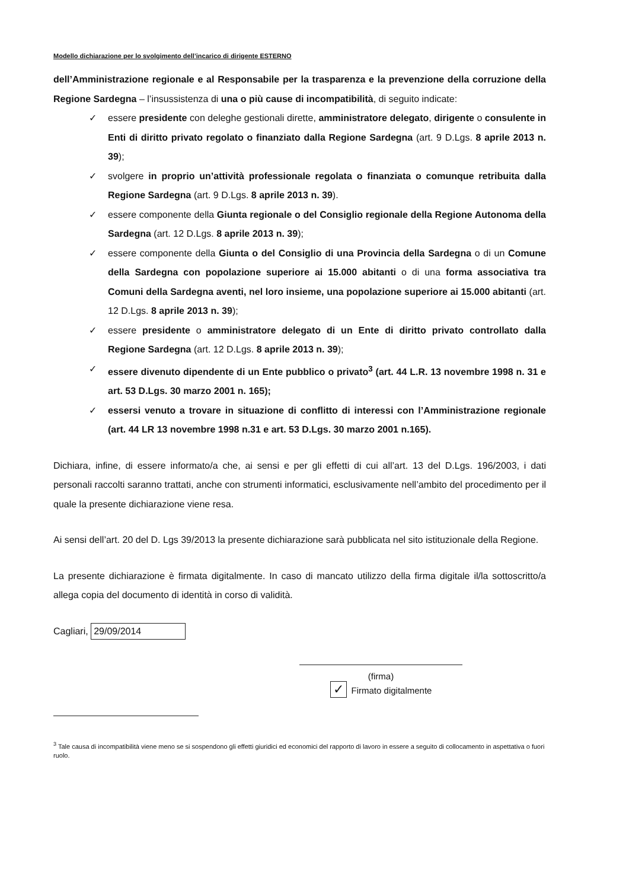Modello dichiarazione per lo svolgimento dell’incarico di dirigente ESTERNO
dell’Amministrazione regionale e al Responsabile per la trasparenza e la prevenzione della corruzione della Regione Sardegna – l’insussistenza di una o più cause di incompatibilità, di seguito indicate:
✓ essere presidente con deleghe gestionali dirette, amministratore delegato, dirigente o consulente in Enti di diritto privato regolato o finanziato dalla Regione Sardegna (art. 9 D.Lgs. 8 aprile 2013 n. 39);
✓ svolgere in proprio un’attività professionale regolata o finanziata o comunque retribuita dalla Regione Sardegna (art. 9 D.Lgs. 8 aprile 2013 n. 39).
✓ essere componente della Giunta regionale o del Consiglio regionale della Regione Autonoma della Sardegna (art. 12 D.Lgs. 8 aprile 2013 n. 39);
✓ essere componente della Giunta o del Consiglio di una Provincia della Sardegna o di un Comune della Sardegna con popolazione superiore ai 15.000 abitanti o di una forma associativa tra Comuni della Sardegna aventi, nel loro insieme, una popolazione superiore ai 15.000 abitanti (art. 12 D.Lgs. 8 aprile 2013 n. 39);
✓ essere presidente o amministratore delegato di un Ente di diritto privato controllato dalla Regione Sardegna (art. 12 D.Lgs. 8 aprile 2013 n. 39);
✓ essere divenuto dipendente di un Ente pubblico o privato<sup>3</sup> (art. 44 L.R. 13 novembre 1998 n. 31 e art. 53 D.Lgs. 30 marzo 2001 n. 165);
✓ essersi venuto a trovare in situazione di conflitto di interessi con l’Amministrazione regionale (art. 44 LR 13 novembre 1998 n.31 e art. 53 D.Lgs. 30 marzo 2001 n.165).
Dichiara, infine, di essere informato/a che, ai sensi e per gli effetti di cui all’art. 13 del D.Lgs. 196/2003, i dati personali raccolti saranno trattati, anche con strumenti informatici, esclusivamente nell’ambito del procedimento per il quale la presente dichiarazione viene resa.
Ai sensi dell’art. 20 del D. Lgs 39/2013 la presente dichiarazione sarà pubblicata nel sito istituzionale della Regione.
La presente dichiarazione è firmata digitalmente. In caso di mancato utilizzo della firma digitale il/la sottoscritto/a allega copia del documento di identità in corso di validità.
Cagliari, 29/09/2014
(firma)
✓ Firmato digitalmente
<sup>3</sup> Tale causa di incompatibilità viene meno se si sospendono gli effetti giuridici ed economici del rapporto di lavoro in essere a seguito di collocamento in aspettativa o fuori ruolo.